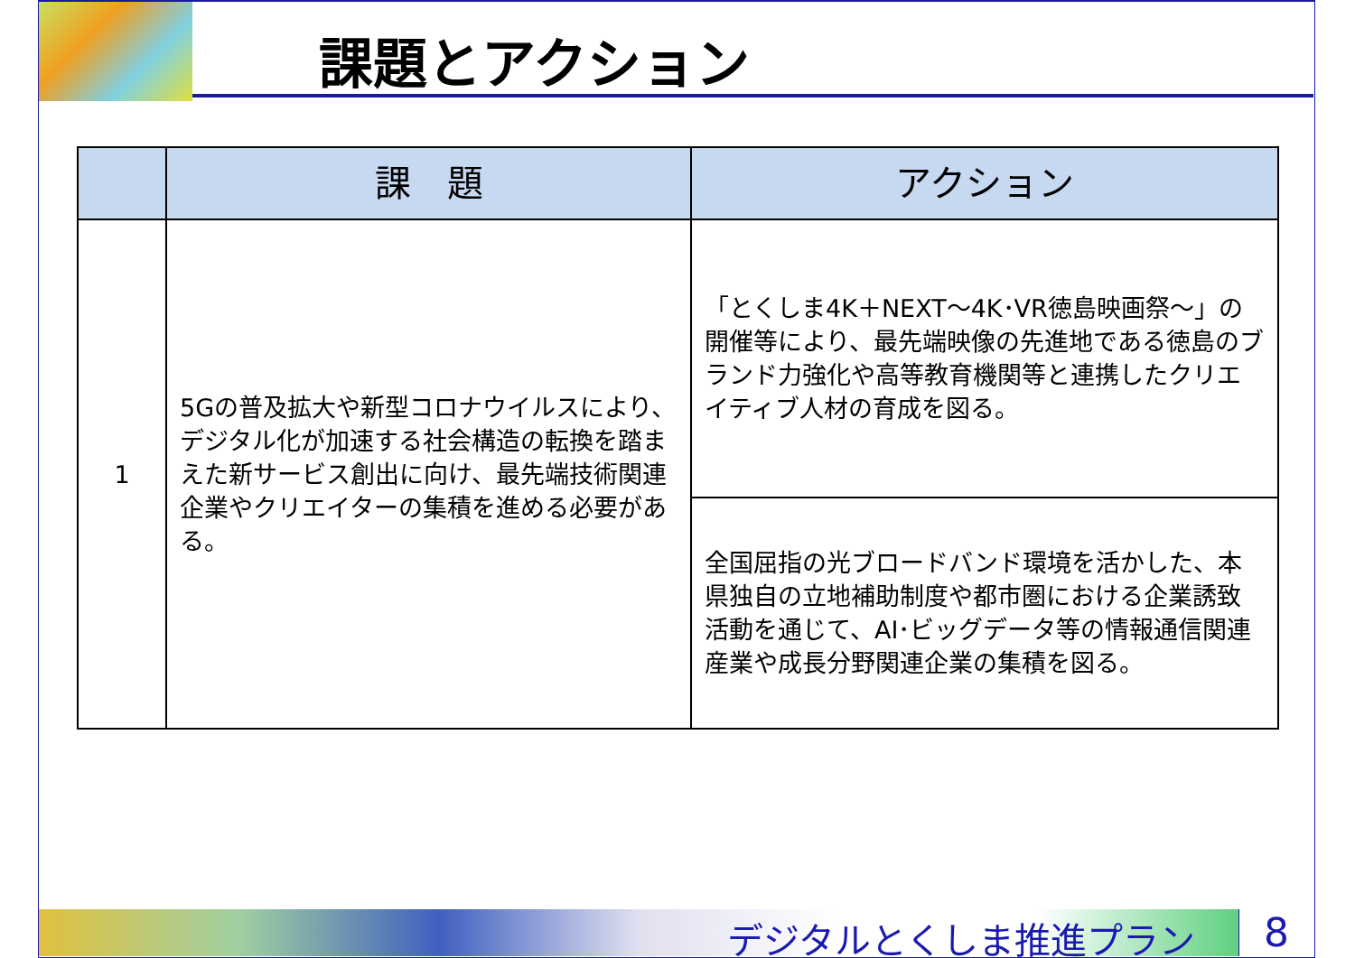課題とアクション
| | 課 題 | アクション |
| --- | --- | --- |
| 1 | 5Gの普及拡大や新型コロナウイルスにより、デジタル化が加速する社会構造の転換を踏まえた新サービス創出に向け、最先端技術関連企業やクリエイターの集積を進める必要がある。 | 「とくしま4K＋NEXT～4K･VR徳島映画祭～」の開催等により、最先端映像の先進地である徳島のブランド力強化や高等教育機関等と連携したクリエイティブ人材の育成を図る。 |
| | | 全国屈指の光ブロードバンド環境を活かした、本県独自の立地補助制度や都市圏における企業誘致活動を通じて、AI･ビッグデータ等の情報通信関連産業や成長分野関連企業の集積を図る。 |
デジタルとくしま推進プラン 8